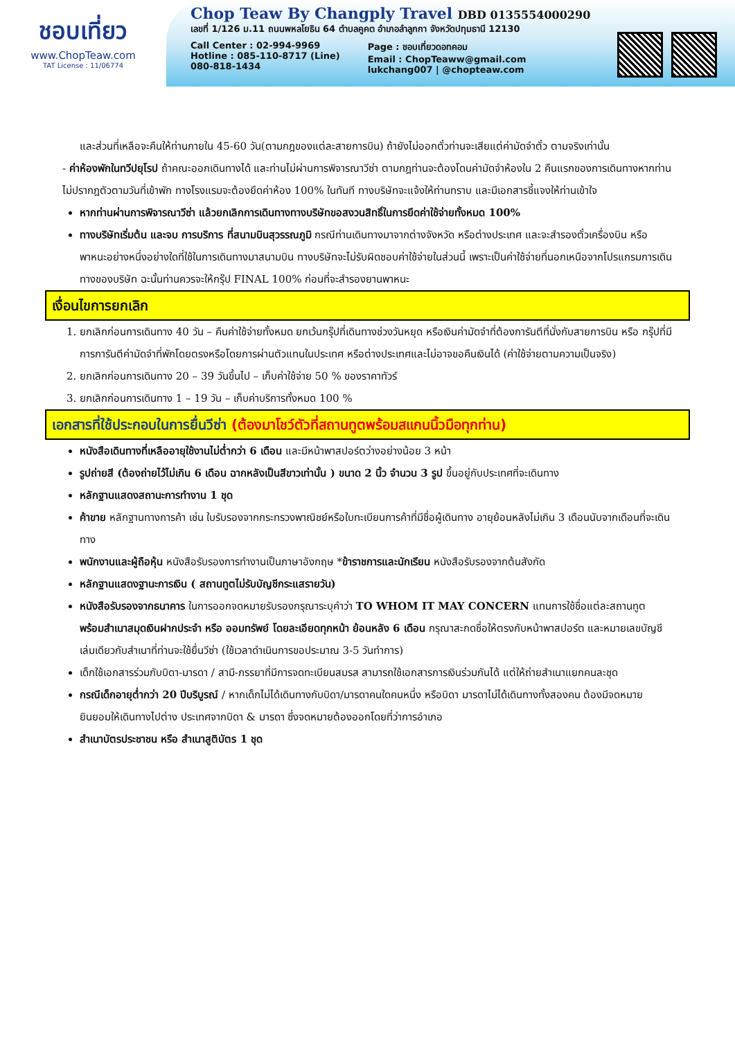ชอบเที่ยว
www.ChopTeaw.com
TAT License : 11/06774
Chop Teaw By Changply Travel DBD 0135554000290
เลขที่ 1/126 ม.11 ถนนพหลโยธิน 64 ตำบลคูคต อำเภอลำลูกกา จังหวัดปทุมธานี 12130
Call Center : 02-994-9969
Hotline : 085-110-8717 (Line)
080-818-1434
Page : ชอบเที่ยวดอทคอม
Email : ChopTeaww@gmail.com
lukchang007 | @chopteaw.com
และส่วนที่เหลือจะคืนให้ท่านภายใน 45-60 วัน(ตามกฎของแต่ละสายการบิน) ถ้ายังไม่ออกตั๋วท่านจะเสียแต่ค่ามัดจำตั๋ว ตามจริงเท่านั้น
- ค่าห้องพักในทวีปยุโรป ถ้าคณะออกเดินทางได้ และท่านไม่ผ่านการพิจารณาวีซ่า ตามกฎท่านจะต้องโดนค่ามัดจำห้องใน 2 คืนแรกของการเดินทางหากท่านไม่ปรากฎตัวตามวันที่เข้าพัก ทางโรงแรมจะต้องยึดค่าห้อง 100% ในทันที ทางบริษัทจะแจ้งให้ท่านทราบ และมีเอกสารชี้แจงให้ท่านเข้าใจ
หากท่านผ่านการพิจารณาวีซ่า แล้วยกเลิกการเดินทางทางบริษัทขอสงวนสิทธิ์ในการยึดค่าใช้จ่ายทั้งหมด 100%
ทางบริษัทเริ่มต้น และจบ การบริการ ที่สนามบินสุวรรณภูมิ กรณีท่านเดินทางมาจากต่างจังหวัด หรือต่างประเทศ และจะสำรองตั๋วเครื่องบิน หรือพาหนะอย่างหนึ่งอย่างใดที่ใช้ในการเดินทางมาสนามบิน ทางบริษัทจะไม่รับผิดชอบค่าใช้จ่ายในส่วนนี้ เพราะเป็นค่าใช้จ่ายที่นอกเหนือจากโปรแกรมการเดินทางของบริษัท ฉะนั้นท่านควรจะให้กรุ๊ป FINAL 100% ก่อนที่จะสำรองยานพาหนะ
เงื่อนไขการยกเลิก
1. ยกเลิกก่อนการเดินทาง 40 วัน – คืนค่าใช้จ่ายทั้งหมด ยกเว้นกรุ๊ปที่เดินทางช่วงวันหยุด หรือเงินค่ามัดจำที่ต้องการันตีที่นั่งกับสายการบิน หรือ กรุ๊ปที่มีการการันตีค่ามัดจำที่พักโดยตรงหรือโดยการผ่านตัวแทนในประเทศ หรือต่างประเทศและไม่อาจขอคืนเงินได้ (ค่าใช้จ่ายตามความเป็นจริง)
2. ยกเลิกก่อนการเดินทาง 20 – 39 วันขึ้นไป – เก็บค่าใช้จ่าย 50 % ของราคาทัวร์
3. ยกเลิกก่อนการเดินทาง 1 – 19 วัน – เก็บค่าบริการทั้งหมด 100 %
เอกสารที่ใช้ประกอบในการยื่นวีซ่า (ต้องมาโชว์ตัวที่สถานทูตพร้อมสแกนนิ้วมือทุกท่าน)
หนังสือเดินทางที่เหลืออายุใช้งานไม่ต่ำกว่า 6 เดือน และมีหน้าพาสปอร์ตว่างอย่างน้อย 3 หน้า
รูปถ่ายสี (ต้องถ่ายไว้ไม่เกิน 6 เดือน ฉากหลังเป็นสีขาวเท่านั้น ) ขนาด 2 นิ้ว จำนวน 3 รูป ขึ้นอยู่กับประเทศที่จะเดินทาง
หลักฐานแสดงสถานะการทำงาน 1 ชุด
ค้าขาย หลักฐานทางการค้า เช่น ใบรับรองจากกระทรวงพาณิชย์หรือใบทะเบียนการค้าที่มีชื่อผู้เดินทาง อายุย้อนหลังไม่เกิน 3 เดือนนับจากเดือนที่จะเดินทาง
พนักงานและผู้ถือหุ้น หนังสือรับรองการทำงานเป็นภาษาอังกฤษ *ข้าราชการและนักเรียน หนังสือรับรองจากต้นสังกัด
หลักฐานแสดงฐานะการเงิน ( สถานทูตไม่รับบัญชีกระแสรายวัน)
หนังสือรับรองจากธนาคาร ในการออกจดหมายรับรองกรุณาระบุคำว่า TO WHOM IT MAY CONCERN แทนการใช้ชื่อแต่ละสถานทูต พร้อมสำเนาสมุดเงินฝากประจำ หรือ ออมทรัพย์ โดยละเอียดทุกหน้า ย้อนหลัง 6 เดือน กรุณาสะกดชื่อให้ตรงกับหน้าพาสปอร์ต และหมายเลขบัญชีเล่มเดียวกับสำเนาที่ท่านจะใช้ยื่นวีซ่า (ใช้เวลาดำเนินการขอประมาณ 3-5 วันทำการ)
เด็กใช้เอกสารร่วมกับบิดา-มารดา / สามี-ภรรยาที่มีการจดทะเบียนสมรส สามารถใช้เอกสารการเงินร่วมกันได้ แต่ให้ถ่ายสำเนาแยกคนละชุด
กรณีเด็กอายุต่ำกว่า 20 ปีบริบูรณ์ / หากเด็กไม่ได้เดินทางกับบิดา/มารดาคนใดคนหนึ่ง หรือบิดา มารดาไม่ได้เดินทางทั้งสองคน ต้องมีจดหมายยินยอมให้เดินทางไปต่าง ประเทศจากบิดา & มารดา ซึ่งจดหมายต้องออกโดยที่ว่าการอำเภอ
สำเนาบัตรประชาชน หรือ สำเนาสูติบัตร 1 ชุด